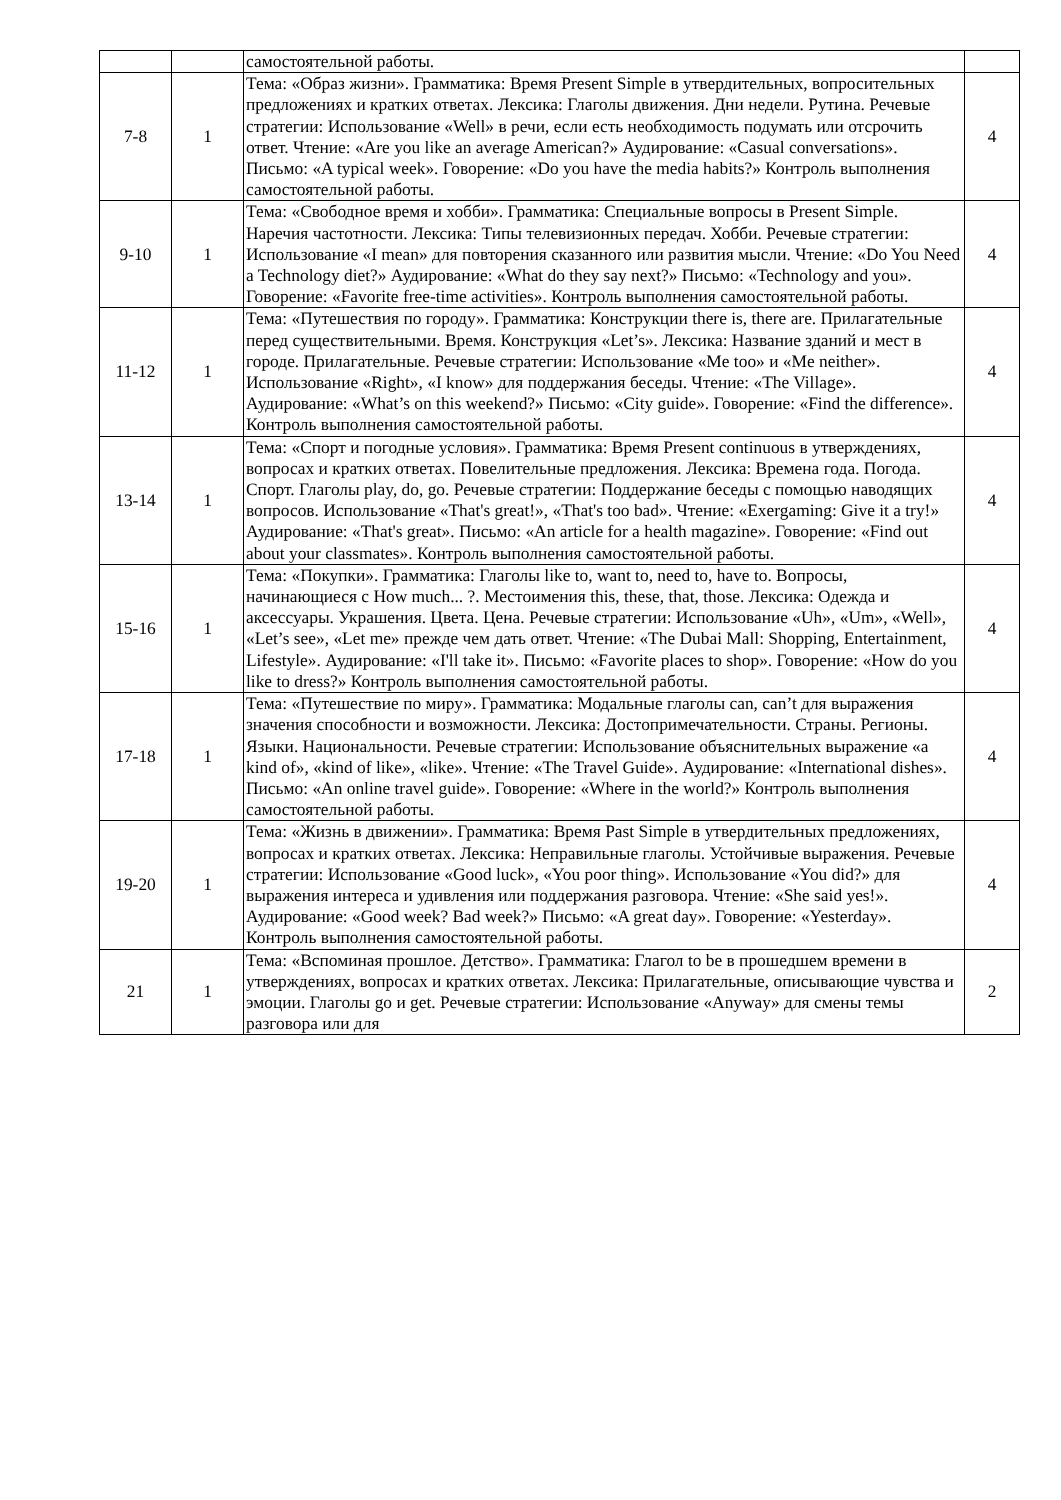| | | самостоятельной работы. | |
| 7-8 | 1 | Тема: «Образ жизни». Грамматика: Время Present Simple в утвердительных, вопросительных предложениях и кратких ответах. Лексика: Глаголы движения. Дни недели. Рутина. Речевые стратегии: Использование «Well» в речи, если есть необходимость подумать или отсрочить ответ. Чтение: «Are you like an average American?» Аудирование: «Casual conversations». Письмо: «A typical week». Говорение: «Do you have the media habits?» Контроль выполнения самостоятельной работы. | 4 |
| 9-10 | 1 | Тема: «Свободное время и хобби». Грамматика: Специальные вопросы в Present Simple. Наречия частотности. Лексика: Типы телевизионных передач. Хобби. Речевые стратегии: Использование «I mean» для повторения сказанного или развития мысли. Чтение: «Do You Need a Technology diet?» Аудирование: «What do they say next?» Письмо: «Technology and you». Говорение: «Favorite free-time activities». Контроль выполнения самостоятельной работы. | 4 |
| 11-12 | 1 | Тема: «Путешествия по городу». Грамматика: Конструкции there is, there are. Прилагательные перед существительными. Время. Конструкция «Let’s». Лексика: Название зданий и мест в городе. Прилагательные. Речевые стратегии: Использование «Me too» и «Me neither». Использование «Right», «I know» для поддержания беседы. Чтение: «The Village». Аудирование: «What’s on this weekend?» Письмо: «City guide». Говорение: «Find the difference». Контроль выполнения самостоятельной работы. | 4 |
| 13-14 | 1 | Тема: «Спорт и погодные условия». Грамматика: Время Present continuous в утверждениях, вопросах и кратких ответах. Повелительные предложения. Лексика: Времена года. Погода. Спорт. Глаголы play, do, go. Речевые стратегии: Поддержание беседы с помощью наводящих вопросов. Использование «That's great!», «That's too bad». Чтение: «Exergaming: Give it a try!» Аудирование: «That's great». Письмо: «An article for a health magazine». Говорение: «Find out about your classmates». Контроль выполнения самостоятельной работы. | 4 |
| 15-16 | 1 | Тема: «Покупки». Грамматика: Глаголы like to, want to, need to, have to. Вопросы, начинающиеся с How much... ?. Местоимения this, these, that, those. Лексика: Одежда и аксессуары. Украшения. Цвета. Цена. Речевые стратегии: Использование «Uh», «Um», «Well», «Let’s see», «Let me» прежде чем дать ответ. Чтение: «The Dubai Mall: Shopping, Entertainment, Lifestyle». Аудирование: «I'll take it». Письмо: «Favorite places to shop». Говорение: «How do you like to dress?» Контроль выполнения самостоятельной работы. | 4 |
| 17-18 | 1 | Тема: «Путешествие по миру». Грамматика: Модальные глаголы can, can’t для выражения значения способности и возможности. Лексика: Достопримечательности. Страны. Регионы. Языки. Национальности. Речевые стратегии: Использование объяснительных выражение «a kind of», «kind of like», «like». Чтение: «The Travel Guide». Аудирование: «International dishes». Письмо: «An online travel guide». Говорение: «Where in the world?» Контроль выполнения самостоятельной работы. | 4 |
| 19-20 | 1 | Тема: «Жизнь в движении». Грамматика: Время Past Simple в утвердительных предложениях, вопросах и кратких ответах. Лексика: Неправильные глаголы. Устойчивые выражения. Речевые стратегии: Использование «Good luck», «You poor thing». Использование «You did?» для выражения интереса и удивления или поддержания разговора. Чтение: «She said yes!». Аудирование: «Good week? Bad week?» Письмо: «A great day». Говорение: «Yesterday». Контроль выполнения самостоятельной работы. | 4 |
| 21 | 1 | Тема: «Вспоминая прошлое. Детство». Грамматика: Глагол to be в прошедшем времени в утверждениях, вопросах и кратких ответах. Лексика: Прилагательные, описывающие чувства и эмоции. Глаголы go и get. Речевые стратегии: Использование «Anyway» для смены темы разговора или для | 2 |